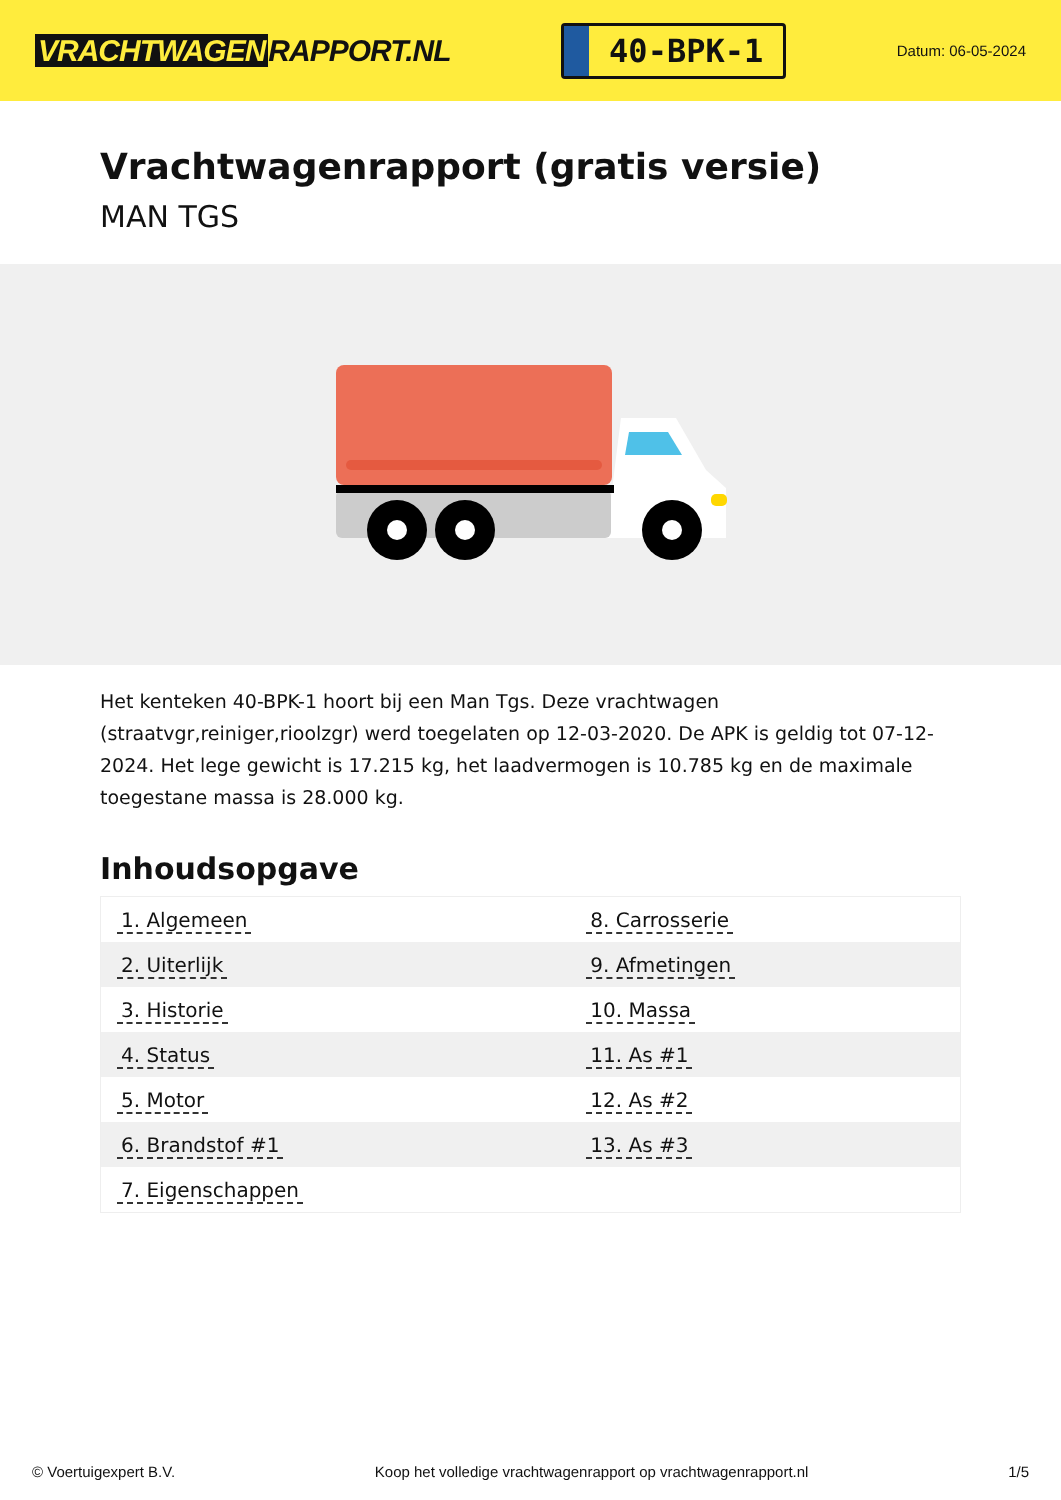VRACHTWAGEN RAPPORT.NL
40-BPK-1
Datum: 06-05-2024
Vrachtwagenrapport (gratis versie)
MAN TGS
Het kenteken 40-BPK-1 hoort bij een Man Tgs. Deze vrachtwagen (straatvgr,reiniger,rioolzgr) werd toegelaten op 12-03-2020. De APK is geldig tot 07-12-2024. Het lege gewicht is 17.215 kg, het laadvermogen is 10.785 kg en de maximale toegestane massa is 28.000 kg.
Inhoudsopgave
| 1. Algemeen | 8. Carrosserie |
| 2. Uiterlijk | 9. Afmetingen |
| 3. Historie | 10. Massa |
| 4. Status | 11. As #1 |
| 5. Motor | 12. As #2 |
| 6. Brandstof #1 | 13. As #3 |
| 7. Eigenschappen | |
© Voertuigexpert B.V. Koop het volledige vrachtwagenrapport op vrachtwagenrapport.nl 1/5